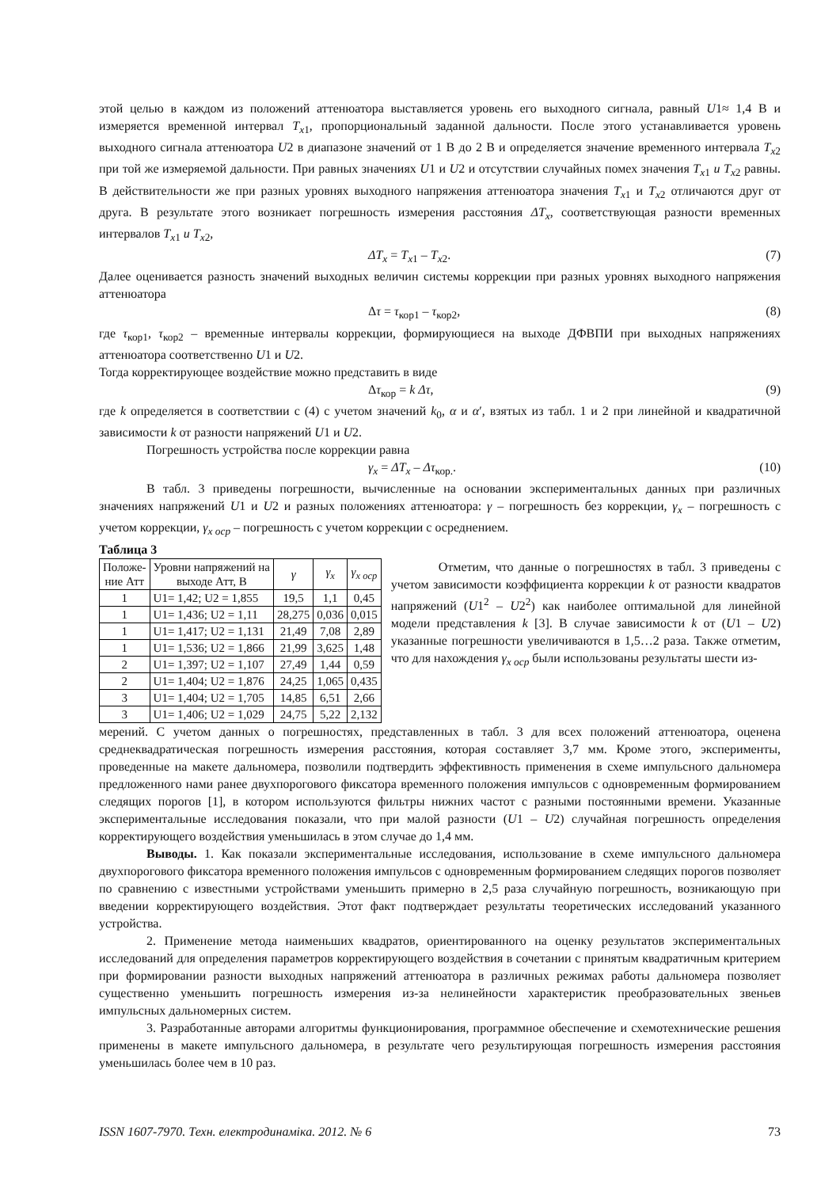этой целью в каждом из положений аттенюатора выставляется уровень его выходного сигнала, равный U1≈ 1,4 В и измеряется временной интервал T<sub>x</sub><sub>1</sub>, пропорциональный заданной дальности. После этого устанавливается уровень выходного сигнала аттенюатора U2 в диапазоне значений от 1 В до 2 В и определяется значение временного интервала T<sub>x</sub><sub>2</sub> при той же измеряемой дальности. При равных значениях U1 и U2 и отсутствии случайных помех значения T<sub>x</sub><sub>1</sub> и T<sub>x</sub><sub>2</sub> равны. В действительности же при разных уровнях выходного напряжения аттенюатора значения T<sub>x</sub><sub>1</sub> и T<sub>x</sub><sub>2</sub> отличаются друг от друга. В результате этого возникает погрешность измерения расстояния ΔT<sub>x</sub>, соответствующая разности временных интервалов T<sub>x</sub><sub>1</sub> и T<sub>x</sub><sub>2</sub>,
ΔT<sub>x</sub> = T<sub>x</sub><sub>1</sub> – T<sub>x</sub><sub>2</sub>. (7)
Далее оценивается разность значений выходных величин системы коррекции при разных уровнях выходного напряжения аттенюатора
Δτ = τ<sub>кор1</sub> – τ<sub>кор2</sub>, (8)
где τ<sub>кор1</sub>, τ<sub>кор2</sub> – временные интервалы коррекции, формирующиеся на выходе ДФВПИ при выходных напряжениях аттенюатора соответственно U1 и U2.
Тогда корректирующее воздействие можно представить в виде
Δτ<sub>кор</sub> = k Δτ, (9)
где k определяется в соответствии с (4) с учетом значений k<sub>0</sub>, α и α′, взятых из табл. 1 и 2 при линейной и квадратичной зависимости k от разности напряжений U1 и U2.
Погрешность устройства после коррекции равна
γ<sub>x</sub> = ΔT<sub>x</sub> – Δτ<sub>кор.</sub>. (10)
В табл. 3 приведены погрешности, вычисленные на основании экспериментальных данных при различных значениях напряжений U1 и U2 и разных положениях аттенюатора: γ – погрешность без коррекции, γ<sub>x</sub> – погрешность с учетом коррекции, γ<sub>x оср</sub> – погрешность с учетом коррекции с осреднением.
Таблица 3
| Положе- ние Атт | Уровни напряжений на выходе Атт, В | γ | γ<sub>x</sub> | γ<sub>x оср</sub> |
| --- | --- | --- | --- | --- |
| 1 | U1= 1,42; U2 = 1,855 | 19,5 | 1,1 | 0,45 |
| 1 | U1= 1,436; U2 = 1,11 | 28,275 | 0,036 | 0,015 |
| 1 | U1= 1,417; U2 = 1,131 | 21,49 | 7,08 | 2,89 |
| 1 | U1= 1,536; U2 = 1,866 | 21,99 | 3,625 | 1,48 |
| 2 | U1= 1,397; U2 = 1,107 | 27,49 | 1,44 | 0,59 |
| 2 | U1= 1,404; U2 = 1,876 | 24,25 | 1,065 | 0,435 |
| 3 | U1= 1,404; U2 = 1,705 | 14,85 | 6,51 | 2,66 |
| 3 | U1= 1,406; U2 = 1,029 | 24,75 | 5,22 | 2,132 |
Отметим, что данные о погрешностях в табл. 3 приведены с учетом зависимости коэффициента коррекции k от разности квадратов напряжений (U1<sup>2</sup> – U2<sup>2</sup>) как наиболее оптимальной для линейной модели представления k [3]. В случае зависимости k от (U1 – U2) указанные погрешности увеличиваются в 1,5…2 раза. Также отметим, что для нахождения γ<sub>x оср</sub> были использованы результаты шести из-
мерений. С учетом данных о погрешностях, представленных в табл. 3 для всех положений аттенюатора, оценена среднеквадратическая погрешность измерения расстояния, которая составляет 3,7 мм. Кроме этого, эксперименты, проведенные на макете дальномера, позволили подтвердить эффективность применения в схеме импульсного дальномера предложенного нами ранее двухпорогового фиксатора временного положения импульсов с одновременным формированием следящих порогов [1], в котором используются фильтры нижних частот с разными постоянными времени. Указанные экспериментальные исследования показали, что при малой разности (U1 – U2) случайная погрешность определения корректирующего воздействия уменьшилась в этом случае до 1,4 мм.
Выводы. 1. Как показали экспериментальные исследования, использование в схеме импульсного дальномера двухпорогового фиксатора временного положения импульсов с одновременным формированием следящих порогов позволяет по сравнению с известными устройствами уменьшить примерно в 2,5 раза случайную погрешность, возникающую при введении корректирующего воздействия. Этот факт подтверждает результаты теоретических исследований указанного устройства.
2. Применение метода наименьших квадратов, ориентированного на оценку результатов экспериментальных исследований для определения параметров корректирующего воздействия в сочетании с принятым квадратичным критерием при формировании разности выходных напряжений аттенюатора в различных режимах работы дальномера позволяет существенно уменьшить погрешность измерения из-за нелинейности характеристик преобразовательных звеньев импульсных дальномерных систем.
3. Разработанные авторами алгоритмы функционирования, программное обеспечение и схемотехнические решения применены в макете импульсного дальномера, в результате чего результирующая погрешность измерения расстояния уменьшилась более чем в 10 раз.
ISSN 1607-7970. Техн. електродинаміка. 2012. № 6 73